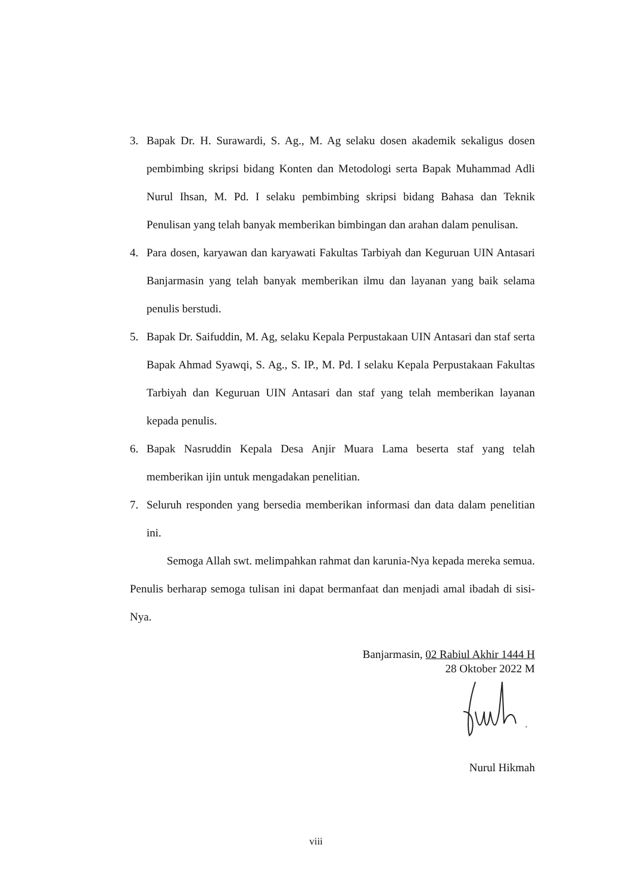3. Bapak Dr. H. Surawardi, S. Ag., M. Ag selaku dosen akademik sekaligus dosen pembimbing skripsi bidang Konten dan Metodologi serta Bapak Muhammad Adli Nurul Ihsan, M. Pd. I selaku pembimbing skripsi bidang Bahasa dan Teknik Penulisan yang telah banyak memberikan bimbingan dan arahan dalam penulisan.
4. Para dosen, karyawan dan karyawati Fakultas Tarbiyah dan Keguruan UIN Antasari Banjarmasin yang telah banyak memberikan ilmu dan layanan yang baik selama penulis berstudi.
5. Bapak Dr. Saifuddin, M. Ag, selaku Kepala Perpustakaan UIN Antasari dan staf serta Bapak Ahmad Syawqi, S. Ag., S. IP., M. Pd. I selaku Kepala Perpustakaan Fakultas Tarbiyah dan Keguruan UIN Antasari dan staf yang telah memberikan layanan kepada penulis.
6. Bapak Nasruddin Kepala Desa Anjir Muara Lama beserta staf yang telah memberikan ijin untuk mengadakan penelitian.
7. Seluruh responden yang bersedia memberikan informasi dan data dalam penelitian ini.
Semoga Allah swt. melimpahkan rahmat dan karunia-Nya kepada mereka semua. Penulis berharap semoga tulisan ini dapat bermanfaat dan menjadi amal ibadah di sisi-Nya.
Banjarmasin, 02 Rabiul Akhir 1444 H
28 Oktober 2022 M
Nurul Hikmah
viii